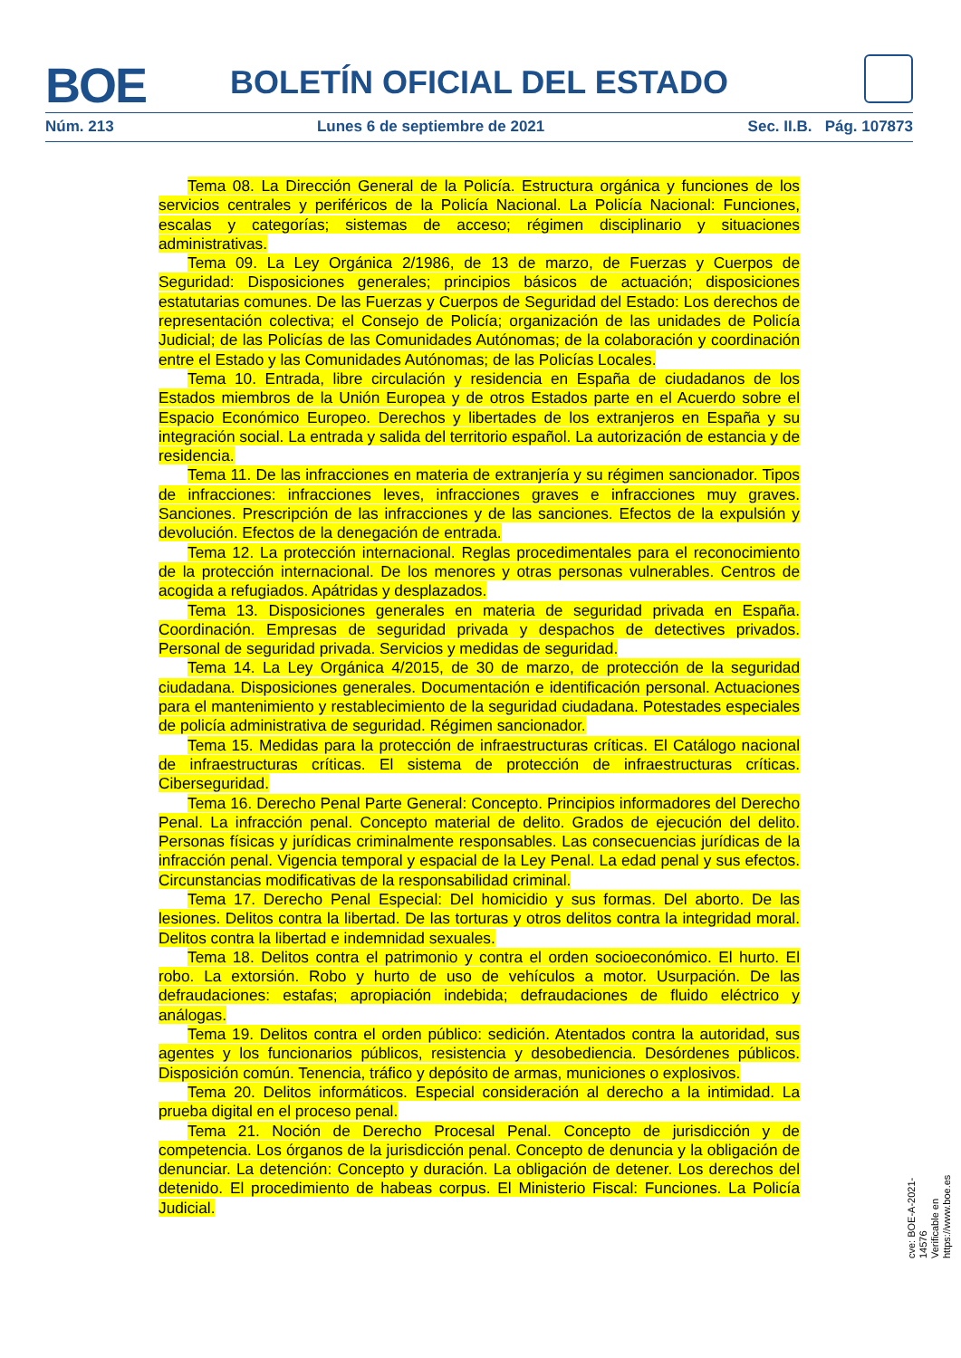BOE
BOLETÍN OFICIAL DEL ESTADO
Núm. 213 Lunes 6 de septiembre de 2021 Sec. II.B. Pág. 107873
Tema 08. La Dirección General de la Policía. Estructura orgánica y funciones de los servicios centrales y periféricos de la Policía Nacional. La Policía Nacional: Funciones, escalas y categorías; sistemas de acceso; régimen disciplinario y situaciones administrativas.
Tema 09. La Ley Orgánica 2/1986, de 13 de marzo, de Fuerzas y Cuerpos de Seguridad: Disposiciones generales; principios básicos de actuación; disposiciones estatutarias comunes. De las Fuerzas y Cuerpos de Seguridad del Estado: Los derechos de representación colectiva; el Consejo de Policía; organización de las unidades de Policía Judicial; de las Policías de las Comunidades Autónomas; de la colaboración y coordinación entre el Estado y las Comunidades Autónomas; de las Policías Locales.
Tema 10. Entrada, libre circulación y residencia en España de ciudadanos de los Estados miembros de la Unión Europea y de otros Estados parte en el Acuerdo sobre el Espacio Económico Europeo. Derechos y libertades de los extranjeros en España y su integración social. La entrada y salida del territorio español. La autorización de estancia y de residencia.
Tema 11. De las infracciones en materia de extranjería y su régimen sancionador. Tipos de infracciones: infracciones leves, infracciones graves e infracciones muy graves. Sanciones. Prescripción de las infracciones y de las sanciones. Efectos de la expulsión y devolución. Efectos de la denegación de entrada.
Tema 12. La protección internacional. Reglas procedimentales para el reconocimiento de la protección internacional. De los menores y otras personas vulnerables. Centros de acogida a refugiados. Apátridas y desplazados.
Tema 13. Disposiciones generales en materia de seguridad privada en España. Coordinación. Empresas de seguridad privada y despachos de detectives privados. Personal de seguridad privada. Servicios y medidas de seguridad.
Tema 14. La Ley Orgánica 4/2015, de 30 de marzo, de protección de la seguridad ciudadana. Disposiciones generales. Documentación e identificación personal. Actuaciones para el mantenimiento y restablecimiento de la seguridad ciudadana. Potestades especiales de policía administrativa de seguridad. Régimen sancionador.
Tema 15. Medidas para la protección de infraestructuras críticas. El Catálogo nacional de infraestructuras críticas. El sistema de protección de infraestructuras críticas. Ciberseguridad.
Tema 16. Derecho Penal Parte General: Concepto. Principios informadores del Derecho Penal. La infracción penal. Concepto material de delito. Grados de ejecución del delito. Personas físicas y jurídicas criminalmente responsables. Las consecuencias jurídicas de la infracción penal. Vigencia temporal y espacial de la Ley Penal. La edad penal y sus efectos. Circunstancias modificativas de la responsabilidad criminal.
Tema 17. Derecho Penal Especial: Del homicidio y sus formas. Del aborto. De las lesiones. Delitos contra la libertad. De las torturas y otros delitos contra la integridad moral. Delitos contra la libertad e indemnidad sexuales.
Tema 18. Delitos contra el patrimonio y contra el orden socioeconómico. El hurto. El robo. La extorsión. Robo y hurto de uso de vehículos a motor. Usurpación. De las defraudaciones: estafas; apropiación indebida; defraudaciones de fluido eléctrico y análogas.
Tema 19. Delitos contra el orden público: sedición. Atentados contra la autoridad, sus agentes y los funcionarios públicos, resistencia y desobediencia. Desórdenes públicos. Disposición común. Tenencia, tráfico y depósito de armas, municiones o explosivos.
Tema 20. Delitos informáticos. Especial consideración al derecho a la intimidad. La prueba digital en el proceso penal.
Tema 21. Noción de Derecho Procesal Penal. Concepto de jurisdicción y de competencia. Los órganos de la jurisdicción penal. Concepto de denuncia y la obligación de denunciar. La detención: Concepto y duración. La obligación de detener. Los derechos del detenido. El procedimiento de habeas corpus. El Ministerio Fiscal: Funciones. La Policía Judicial.
cve: BOE-A-2021-14576
Verificable en https://www.boe.es